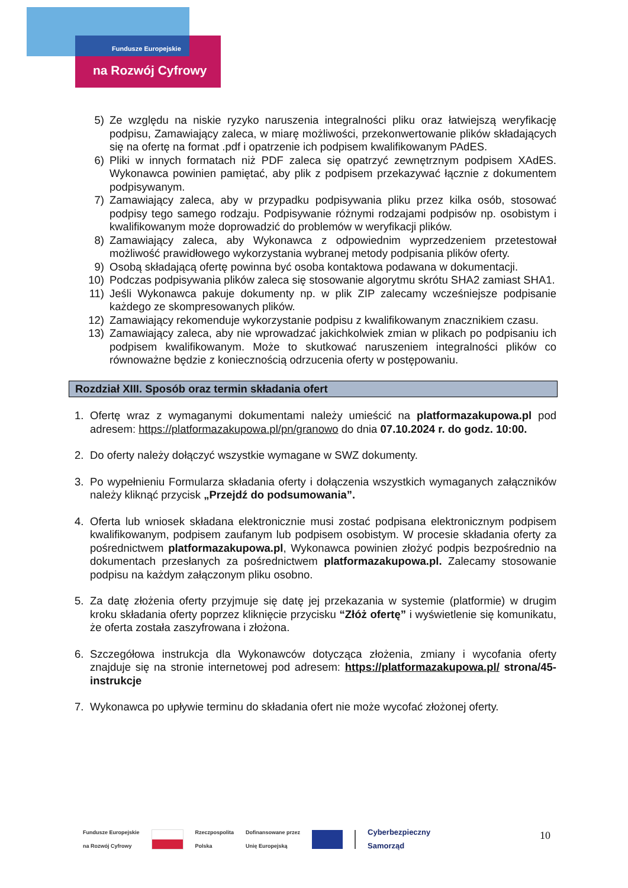Fundusze Europejskie
na Rozwój Cyfrowy
5) Ze względu na niskie ryzyko naruszenia integralności pliku oraz łatwiejszą weryfikację podpisu, Zamawiający zaleca, w miarę możliwości, przekonwertowanie plików składających się na ofertę na format .pdf i opatrzenie ich podpisem kwalifikowanym PAdES.
6) Pliki w innych formatach niż PDF zaleca się opatrzyć zewnętrznym podpisem XAdES. Wykonawca powinien pamiętać, aby plik z podpisem przekazywać łącznie z dokumentem podpisywanym.
7) Zamawiający zaleca, aby w przypadku podpisywania pliku przez kilka osób, stosować podpisy tego samego rodzaju. Podpisywanie różnymi rodzajami podpisów np. osobistym i kwalifikowanym może doprowadzić do problemów w weryfikacji plików.
8) Zamawiający zaleca, aby Wykonawca z odpowiednim wyprzedzeniem przetestował możliwość prawidłowego wykorzystania wybranej metody podpisania plików oferty.
9) Osobą składającą ofertę powinna być osoba kontaktowa podawana w dokumentacji.
10) Podczas podpisywania plików zaleca się stosowanie algorytmu skrótu SHA2 zamiast SHA1.
11) Jeśli Wykonawca pakuje dokumenty np. w plik ZIP zalecamy wcześniejsze podpisanie każdego ze skompresowanych plików.
12) Zamawiający rekomenduje wykorzystanie podpisu z kwalifikowanym znacznikiem czasu.
13) Zamawiający zaleca, aby nie wprowadzać jakichkolwiek zmian w plikach po podpisaniu ich podpisem kwalifikowanym. Może to skutkować naruszeniem integralności plików co równoważne będzie z koniecznością odrzucenia oferty w postępowaniu.
Rozdział XIII. Sposób oraz termin składania ofert
1. Ofertę wraz z wymaganymi dokumentami należy umieścić na platformazakupowa.pl pod adresem: https://platformazakupowa.pl/pn/granowo do dnia 07.10.2024 r. do godz. 10:00.
2. Do oferty należy dołączyć wszystkie wymagane w SWZ dokumenty.
3. Po wypełnieniu Formularza składania oferty i dołączenia wszystkich wymaganych załączników należy kliknąć przycisk „Przejdź do podsumowania”.
4. Oferta lub wniosek składana elektronicznie musi zostać podpisana elektronicznym podpisem kwalifikowanym, podpisem zaufanym lub podpisem osobistym. W procesie składania oferty za pośrednictwem platformazakupowa.pl, Wykonawca powinien złożyć podpis bezpośrednio na dokumentach przesłanych za pośrednictwem platformazakupowa.pl. Zalecamy stosowanie podpisu na każdym załączonym pliku osobno.
5. Za datę złożenia oferty przyjmuje się datę jej przekazania w systemie (platformie) w drugim kroku składania oferty poprzez kliknięcie przycisku “Złóż ofertę” i wyświetlenie się komunikatu, że oferta została zaszyfrowana i złożona.
6. Szczegółowa instrukcja dla Wykonawców dotycząca złożenia, zmiany i wycofania oferty znajduje się na stronie internetowej pod adresem: https://platformazakupowa.pl/ strona/45- instrukcje
7. Wykonawca po upływie terminu do składania ofert nie może wycofać złożonej oferty.
Fundusze Europejskie
na Rozwój Cyfrowy Rzeczpospolita
Polska Dofinansowane przez
Unię Europejską Cyberbezpieczny
Samorząd
10